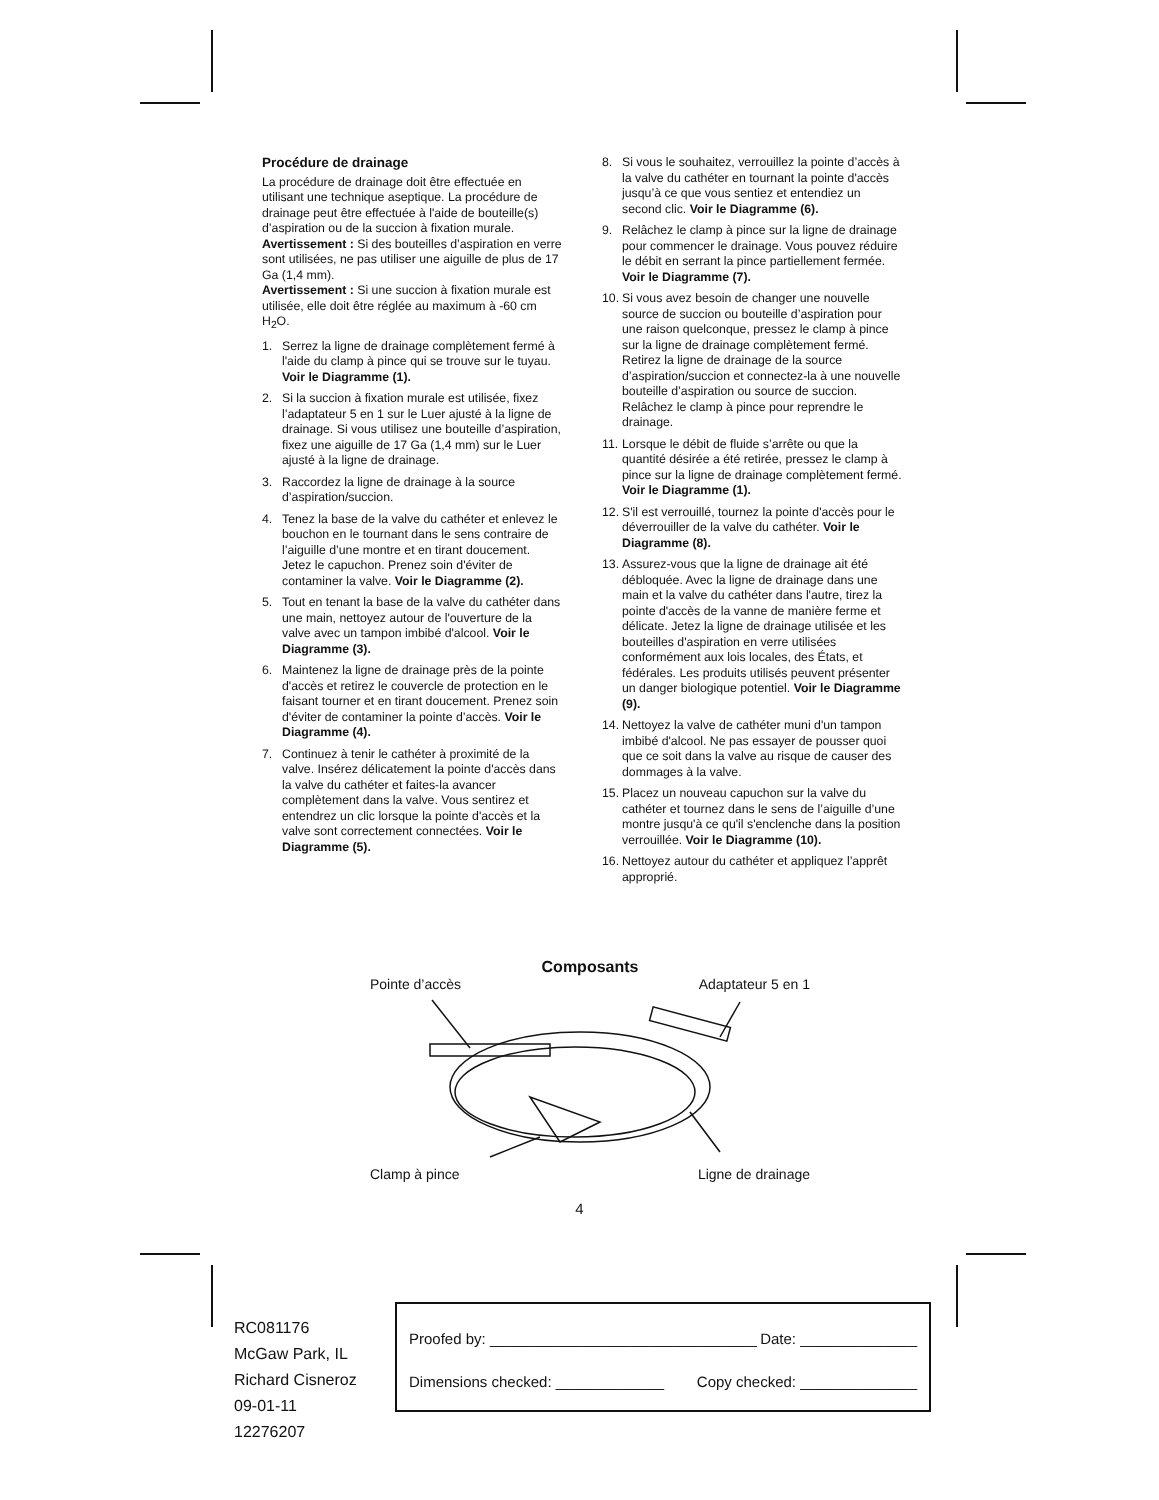Procédure de drainage
La procédure de drainage doit être effectuée en utilisant une technique aseptique. La procédure de drainage peut être effectuée à l'aide de bouteille(s) d’aspiration ou de la succion à fixation murale.
Avertissement : Si des bouteilles d’aspiration en verre sont utilisées, ne pas utiliser une aiguille de plus de 17 Ga (1,4 mm).
Avertissement : Si une succion à fixation murale est utilisée, elle doit être réglée au maximum à -60 cm H<sub>2</sub>O.
1. Serrez la ligne de drainage complètement fermé à l'aide du clamp à pince qui se trouve sur le tuyau. Voir le Diagramme (1).
2. Si la succion à fixation murale est utilisée, fixez l’adaptateur 5 en 1 sur le Luer ajusté à la ligne de drainage. Si vous utilisez une bouteille d’aspiration, fixez une aiguille de 17 Ga (1,4 mm) sur le Luer ajusté à la ligne de drainage.
3. Raccordez la ligne de drainage à la source d’aspiration/succion.
4. Tenez la base de la valve du cathéter et enlevez le bouchon en le tournant dans le sens contraire de l’aiguille d’une montre et en tirant doucement. Jetez le capuchon. Prenez soin d'éviter de contaminer la valve. Voir le Diagramme (2).
5. Tout en tenant la base de la valve du cathéter dans une main, nettoyez autour de l'ouverture de la valve avec un tampon imbibé d'alcool. Voir le Diagramme (3).
6. Maintenez la ligne de drainage près de la pointe d'accès et retirez le couvercle de protection en le faisant tourner et en tirant doucement. Prenez soin d'éviter de contaminer la pointe d’accès. Voir le Diagramme (4).
7. Continuez à tenir le cathéter à proximité de la valve. Insérez délicatement la pointe d'accès dans la valve du cathéter et faites-la avancer complètement dans la valve. Vous sentirez et entendrez un clic lorsque la pointe d'accès et la valve sont correctement connectées. Voir le Diagramme (5).
8. Si vous le souhaitez, verrouillez la pointe d’accès à la valve du cathéter en tournant la pointe d'accès jusqu’à ce que vous sentiez et entendiez un second clic. Voir le Diagramme (6).
9. Relâchez le clamp à pince sur la ligne de drainage pour commencer le drainage. Vous pouvez réduire le débit en serrant la pince partiellement fermée. Voir le Diagramme (7).
10. Si vous avez besoin de changer une nouvelle source de succion ou bouteille d’aspiration pour une raison quelconque, pressez le clamp à pince sur la ligne de drainage complètement fermé. Retirez la ligne de drainage de la source d’aspiration/succion et connectez-la à une nouvelle bouteille d’aspiration ou source de succion. Relâchez le clamp à pince pour reprendre le drainage.
11. Lorsque le débit de fluide s’arrête ou que la quantité désirée a été retirée, pressez le clamp à pince sur la ligne de drainage complètement fermé. Voir le Diagramme (1).
12. S'il est verrouillé, tournez la pointe d'accès pour le déverrouiller de la valve du cathéter. Voir le Diagramme (8).
13. Assurez-vous que la ligne de drainage ait été débloquée. Avec la ligne de drainage dans une main et la valve du cathéter dans l'autre, tirez la pointe d'accès de la vanne de manière ferme et délicate. Jetez la ligne de drainage utilisée et les bouteilles d'aspiration en verre utilisées conformément aux lois locales, des États, et fédérales. Les produits utilisés peuvent présenter un danger biologique potentiel. Voir le Diagramme (9).
14. Nettoyez la valve de cathéter muni d'un tampon imbibé d'alcool. Ne pas essayer de pousser quoi que ce soit dans la valve au risque de causer des dommages à la valve.
15. Placez un nouveau capuchon sur la valve du cathéter et tournez dans le sens de l’aiguille d’une montre jusqu'à ce qu'il s'enclenche dans la position verrouillée. Voir le Diagramme (10).
16. Nettoyez autour du cathéter et appliquez l’apprêt approprié.
Composants
Pointe d’accès Adaptateur 5 en 1
Clamp à pince Ligne de drainage
4
RC081176
McGaw Park, IL
Richard Cisneroz
09-01-11
12276207
Proofed by: ________________________________ Date: ______________
Dimensions checked: _____________ Copy checked: ______________